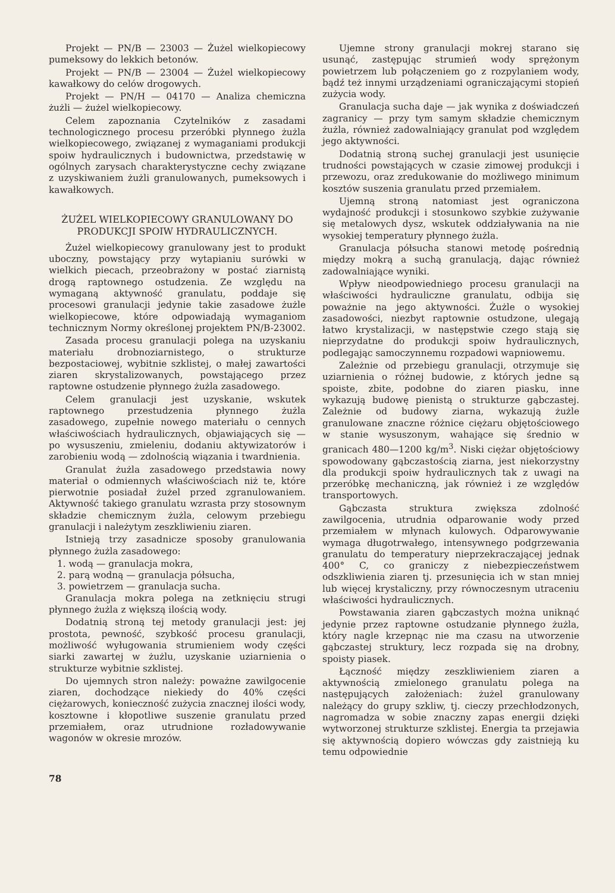Projekt — PN/B — 23003 — Żużel wielkopiecowy pumeksowy do lekkich betonów.
Projekt — PN/B — 23004 — Żużel wielkopiecowy kawałkowy do celów drogowych.
Projekt — PN/H — 04170 — Analiza chemiczna żużli — żużel wielkopiecowy.
Celem zapoznania Czytelników z zasadami technologicznego procesu przeróbki płynnego żużla wielkopiecowego, związanej z wymaganiami produkcji spoiw hydraulicznych i budownictwa, przedstawię w ogólnych zarysach charakterystyczne cechy związane z uzyskiwaniem żużli granulowanych, pumeksowych i kawałkowych.
ŻUŻEL WIELKOPIECOWY GRANULOWANY DO PRODUKCJI SPOIW HYDRAULICZNYCH.
Żużel wielkopiecowy granulowany jest to produkt uboczny, powstający przy wytapianiu surówki w wielkich piecach, przeobrażony w postać ziarnistą drogą raptownego ostudzenia. Ze względu na wymaganą aktywność granulatu, poddaje się procesowi granulacji jedynie takie zasadowe żużle wielkopiecowe, które odpowiadają wymaganiom technicznym Normy określonej projektem PN/B-23002.
Zasada procesu granulacji polega na uzyskaniu materiału drobnoziarnistego, o strukturze bezpostaciowej, wybitnie szklistej, o małej zawartości ziaren skrystalizowanych, powstającego przez raptowne ostudzenie płynnego żużla zasadowego.
Celem granulacji jest uzyskanie, wskutek raptownego przestudzenia płynnego żużla zasadowego, zupełnie nowego materiału o cennych właściwościach hydraulicznych, objawiających się — po wysuszeniu, zmieleniu, dodaniu aktywizatorów i zarobieniu wodą — zdolnością wiązania i twardnienia.
Granulat żużla zasadowego przedstawia nowy materiał o odmiennych właściwościach niż te, które pierwotnie posiadał żużel przed zgranulowaniem. Aktywność takiego granulatu wzrasta przy stosownym składzie chemicznym żużla, celowym przebiegu granulacji i należytym zeszkliwieniu ziaren.
Istnieją trzy zasadnicze sposoby granulowania płynnego żużla zasadowego:
1. wodą — granulacja mokra,
2. parą wodną — granulacja półsucha,
3. powietrzem — granulacja sucha.
Granulacja mokra polega na zetknięciu strugi płynnego żużla z większą ilością wody.
Dodatnią stroną tej metody granulacji jest: jej prostota, pewność, szybkość procesu granulacji, możliwość wyługowania strumieniem wody części siarki zawartej w żużlu, uzyskanie uziarnienia o strukturze wybitnie szklistej.
Do ujemnych stron należy: poważne zawilgocenie ziaren, dochodzące niekiedy do 40% części ciężarowych, konieczność zużycia znacznej ilości wody, kosztowne i kłopotliwe suszenie granulatu przed przemiałem, oraz utrudnione rozładowywanie wagonów w okresie mrozów.
Ujemne strony granulacji mokrej starano się usunąć, zastępując strumień wody sprężonym powietrzem lub połączeniem go z rozpylaniem wody, bądź też innymi urządzeniami ograniczającymi stopień zużycia wody.
Granulacja sucha daje — jak wynika z doświadczeń zagranicy — przy tym samym składzie chemicznym żużla, również zadowalniający granulat pod względem jego aktywności.
Dodatnią stroną suchej granulacji jest usunięcie trudności powstających w czasie zimowej produkcji i przewozu, oraz zredukowanie do możliwego minimum kosztów suszenia granulatu przed przemiałem.
Ujemną stroną natomiast jest ograniczona wydajność produkcji i stosunkowo szybkie zużywanie się metalowych dysz, wskutek oddziaływania na nie wysokiej temperatury płynnego żużla.
Granulacja półsucha stanowi metodę pośrednią między mokrą a suchą granulacją, dając również zadowalniające wyniki.
Wpływ nieodpowiedniego procesu granulacji na właściwości hydrauliczne granulatu, odbija się poważnie na jego aktywności. Żużle o wysokiej zasadowości, niezbyt raptownie ostudzone, ulegają łatwo krystalizacji, w następstwie czego stają się nieprzydatne do produkcji spoiw hydraulicznych, podlegając samoczynnemu rozpadowi wapniowemu.
Zależnie od przebiegu granulacji, otrzymuje się uziarnienia o różnej budowie, z których jedne są spoiste, zbite, podobne do ziaren piasku, inne wykazują budowę pienistą o strukturze gąbczastej. Zależnie od budowy ziarna, wykazują żużle granulowane znaczne różnice ciężaru objętościowego w stanie wysuszonym, wahające się średnio w granicach 480—1200 kg/m<sup>3</sup>. Niski ciężar objętościowy spowodowany gąbczastością ziarna, jest niekorzystny dla produkcji spoiw hydraulicznych tak z uwagi na przeróbkę mechaniczną, jak również i ze względów transportowych.
Gąbczasta struktura zwiększa zdolność zawilgocenia, utrudnia odparowanie wody przed przemiałem w młynach kulowych. Odparowywanie wymaga długotrwałego, intensywnego podgrzewania granulatu do temperatury nieprzekraczającej jednak 400° C, co graniczy z niebezpieczeństwem odszkliwienia ziaren tj. przesunięcia ich w stan mniej lub więcej krystaliczny, przy równoczesnym utraceniu właściwości hydraulicznych.
Powstawania ziaren gąbczastych można uniknąć jedynie przez raptowne ostudzanie płynnego żużla, który nagle krzepnąc nie ma czasu na utworzenie gąbczastej struktury, lecz rozpada się na drobny, spoisty piasek.
Łączność między zeszkliwieniem ziaren a aktywnością zmielonego granulatu polega na następujących założeniach: żużel granulowany należący do grupy szkliw, tj. cieczy przechłodzonych, nagromadza w sobie znaczny zapas energii dzięki wytworzonej strukturze szklistej. Energia ta przejawia się aktywnością dopiero wówczas gdy zaistnieją ku temu odpowiednie
78